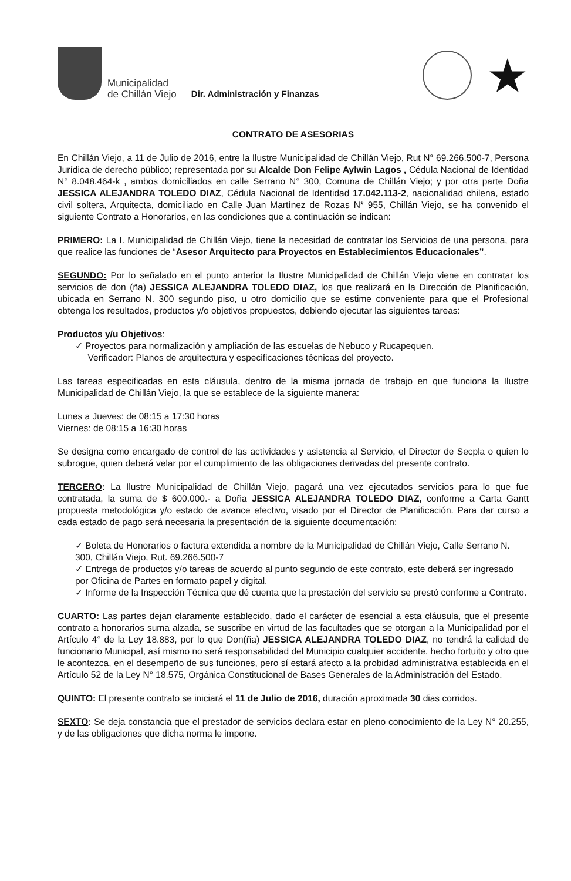Municipalidad
de Chillán Viejo
Dir. Administración y Finanzas
★
CONTRATO DE ASESORIAS
En Chillán Viejo, a 11 de Julio de 2016, entre la Ilustre Municipalidad de Chillán Viejo, Rut N° 69.266.500-7, Persona Jurídica de derecho público; representada por su Alcalde Don Felipe Aylwin Lagos , Cédula Nacional de Identidad N° 8.048.464-k , ambos domiciliados en calle Serrano N° 300, Comuna de Chillán Viejo; y por otra parte Doña JESSICA ALEJANDRA TOLEDO DIAZ, Cédula Nacional de Identidad 17.042.113-2, nacionalidad chilena, estado civil soltera, Arquitecta, domiciliado en Calle Juan Martínez de Rozas N* 955, Chillán Viejo, se ha convenido el siguiente Contrato a Honorarios, en las condiciones que a continuación se indican:
PRIMERO: La I. Municipalidad de Chillán Viejo, tiene la necesidad de contratar los Servicios de una persona, para que realice las funciones de “Asesor Arquitecto para Proyectos en Establecimientos Educacionales”.
SEGUNDO: Por lo señalado en el punto anterior la Ilustre Municipalidad de Chillán Viejo viene en contratar los servicios de don (ña) JESSICA ALEJANDRA TOLEDO DIAZ, los que realizará en la Dirección de Planificación, ubicada en Serrano N. 300 segundo piso, u otro domicilio que se estime conveniente para que el Profesional obtenga los resultados, productos y/o objetivos propuestos, debiendo ejecutar las siguientes tareas:
Productos y/u Objetivos:
✓ Proyectos para normalización y ampliación de las escuelas de Nebuco y Rucapequen.
Verificador: Planos de arquitectura y especificaciones técnicas del proyecto.
Las tareas especificadas en esta cláusula, dentro de la misma jornada de trabajo en que funciona la Ilustre Municipalidad de Chillán Viejo, la que se establece de la siguiente manera:
Lunes a Jueves: de 08:15 a 17:30 horas
Viernes: de 08:15 a 16:30 horas
Se designa como encargado de control de las actividades y asistencia al Servicio, el Director de Secpla o quien lo subrogue, quien deberá velar por el cumplimiento de las obligaciones derivadas del presente contrato.
TERCERO: La Ilustre Municipalidad de Chillán Viejo, pagará una vez ejecutados servicios para lo que fue contratada, la suma de $ 600.000.- a Doña JESSICA ALEJANDRA TOLEDO DIAZ, conforme a Carta Gantt propuesta metodológica y/o estado de avance efectivo, visado por el Director de Planificación. Para dar curso a cada estado de pago será necesaria la presentación de la siguiente documentación:
✓ Boleta de Honorarios o factura extendida a nombre de la Municipalidad de Chillán Viejo, Calle Serrano N. 300, Chillán Viejo, Rut. 69.266.500-7
✓ Entrega de productos y/o tareas de acuerdo al punto segundo de este contrato, este deberá ser ingresado por Oficina de Partes en formato papel y digital.
✓ Informe de la Inspección Técnica que dé cuenta que la prestación del servicio se prestó conforme a Contrato.
CUARTO: Las partes dejan claramente establecido, dado el carácter de esencial a esta cláusula, que el presente contrato a honorarios suma alzada, se suscribe en virtud de las facultades que se otorgan a la Municipalidad por el Artículo 4° de la Ley 18.883, por lo que Don(ña) JESSICA ALEJANDRA TOLEDO DIAZ, no tendrá la calidad de funcionario Municipal, así mismo no será responsabilidad del Municipio cualquier accidente, hecho fortuito y otro que le acontezca, en el desempeño de sus funciones, pero sí estará afecto a la probidad administrativa establecida en el Artículo 52 de la Ley N° 18.575, Orgánica Constitucional de Bases Generales de la Administración del Estado.
QUINTO: El presente contrato se iniciará el 11 de Julio de 2016, duración aproximada 30 dias corridos.
SEXTO: Se deja constancia que el prestador de servicios declara estar en pleno conocimiento de la Ley N° 20.255, y de las obligaciones que dicha norma le impone.